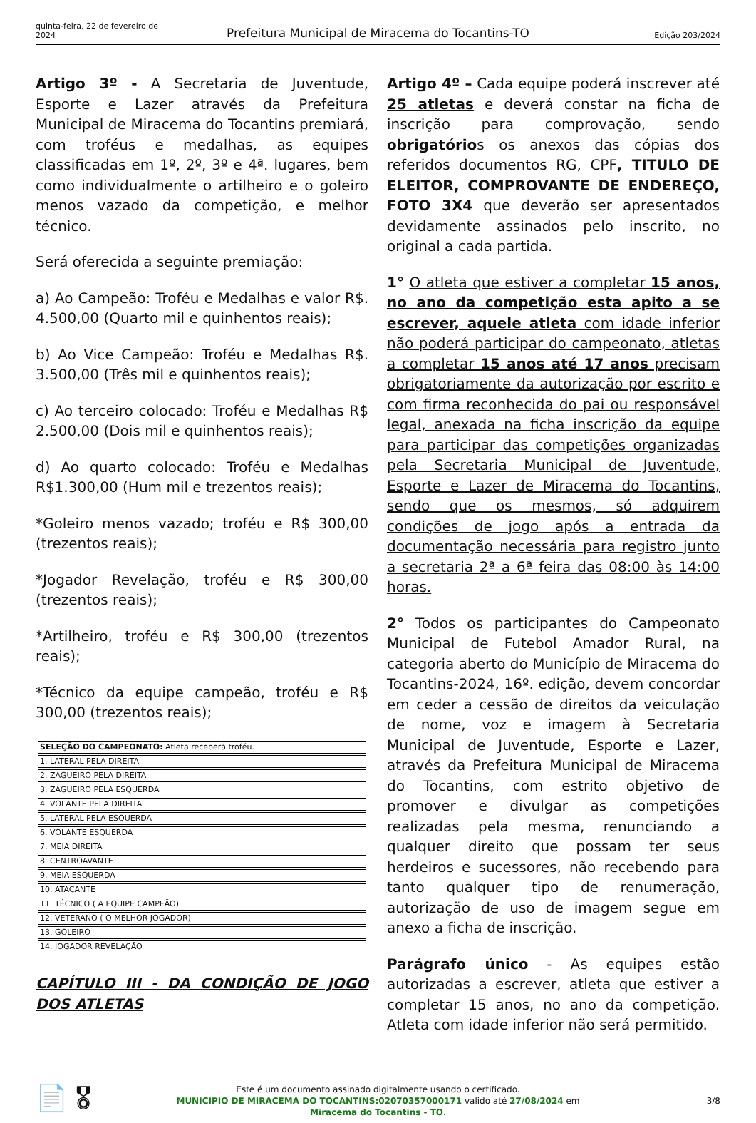quinta-feira, 22 de fevereiro de 2024
Prefeitura Municipal de Miracema do Tocantins-TO
Edição 203/2024
Artigo 3º - A Secretaria de Juventude, Esporte e Lazer através da Prefeitura Municipal de Miracema do Tocantins premiará, com troféus e medalhas, as equipes classificadas em 1º, 2º, 3º e 4ª. lugares, bem como individualmente o artilheiro e o goleiro menos vazado da competição, e melhor técnico.
Será oferecida a seguinte premiação:
a) Ao Campeão: Troféu e Medalhas e valor R$. 4.500,00 (Quarto mil e quinhentos reais);
b) Ao Vice Campeão: Troféu e Medalhas R$. 3.500,00 (Três mil e quinhentos reais);
c) Ao terceiro colocado: Troféu e Medalhas R$ 2.500,00 (Dois mil e quinhentos reais);
d) Ao quarto colocado: Troféu e Medalhas R$1.300,00 (Hum mil e trezentos reais);
*Goleiro menos vazado; troféu e R$ 300,00 (trezentos reais);
*Jogador Revelação, troféu e R$ 300,00 (trezentos reais);
*Artilheiro, troféu e R$ 300,00 (trezentos reais);
*Técnico da equipe campeão, troféu e R$ 300,00 (trezentos reais);
| SELEÇÃO DO CAMPEONATO: Atleta receberá troféu. |
| 1. LATERAL PELA DIREITA |
| 2. ZAGUEIRO PELA DIREITA |
| 3. ZAGUEIRO PELA ESQUERDA |
| 4. VOLANTE PELA DIREITA |
| 5. LATERAL PELA ESQUERDA |
| 6. VOLANTE ESQUERDA |
| 7. MEIA DIREITA |
| 8. CENTROAVANTE |
| 9. MEIA ESQUERDA |
| 10. ATACANTE |
| 11. TÉCNICO ( A EQUIPE CAMPEÃO) |
| 12. VETERANO ( O MELHOR JOGADOR) |
| 13. GOLEIRO |
| 14. JOGADOR REVELAÇÃO |
CAPÍTULO III - DA CONDIÇÃO DE JOGO DOS ATLETAS
Artigo 4º – Cada equipe poderá inscrever até 25 atletas e deverá constar na ficha de inscrição para comprovação, sendo obrigatórios os anexos das cópias dos referidos documentos RG, CPF, TITULO DE ELEITOR, COMPROVANTE DE ENDEREÇO, FOTO 3X4 que deverão ser apresentados devidamente assinados pelo inscrito, no original a cada partida.
1° O atleta que estiver a completar 15 anos, no ano da competição esta apito a se escrever, aquele atleta com idade inferior não poderá participar do campeonato, atletas a completar 15 anos até 17 anos precisam obrigatoriamente da autorização por escrito e com firma reconhecida do pai ou responsável legal, anexada na ficha inscrição da equipe para participar das competições organizadas pela Secretaria Municipal de Juventude, Esporte e Lazer de Miracema do Tocantins, sendo que os mesmos, só adquirem condições de jogo após a entrada da documentação necessária para registro junto a secretaria 2ª a 6ª feira das 08:00 às 14:00 horas.
2° Todos os participantes do Campeonato Municipal de Futebol Amador Rural, na categoria aberto do Município de Miracema do Tocantins-2024, 16º. edição, devem concordar em ceder a cessão de direitos da veiculação de nome, voz e imagem à Secretaria Municipal de Juventude, Esporte e Lazer, através da Prefeitura Municipal de Miracema do Tocantins, com estrito objetivo de promover e divulgar as competições realizadas pela mesma, renunciando a qualquer direito que possam ter seus herdeiros e sucessores, não recebendo para tanto qualquer tipo de renumeração, autorização de uso de imagem segue em anexo a ficha de inscrição.
Parágrafo único - As equipes estão autorizadas a escrever, atleta que estiver a completar 15 anos, no ano da competição. Atleta com idade inferior não será permitido.
📄 🎖
Este é um documento assinado digitalmente usando o certificado.
MUNICIPIO DE MIRACEMA DO TOCANTINS:02070357000171 valido até 27/08/2024 em
Miracema do Tocantins - TO.
3/8